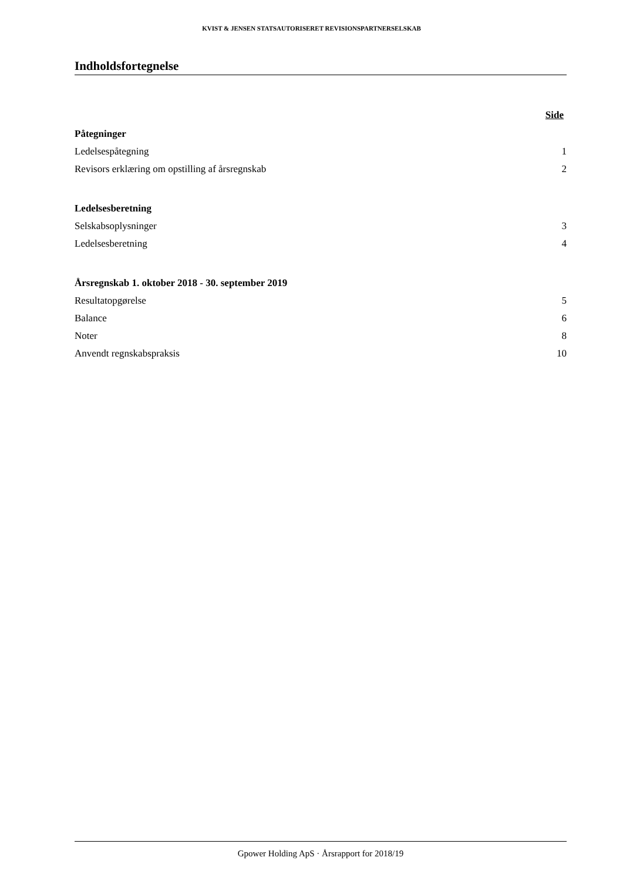KVIST & JENSEN STATSAUTORISERET REVISIONSPARTNERSELSKAB
Indholdsfortegnelse
Side
Påtegninger
Ledelsespåtegning 1
Revisors erklæring om opstilling af årsregnskab 2
Ledelsesberetning
Selskabsoplysninger 3
Ledelsesberetning 4
Årsregnskab 1. oktober 2018 - 30. september 2019
Resultatopgørelse 5
Balance 6
Noter 8
Anvendt regnskabspraksis 10
Gpower Holding ApS · Årsrapport for 2018/19